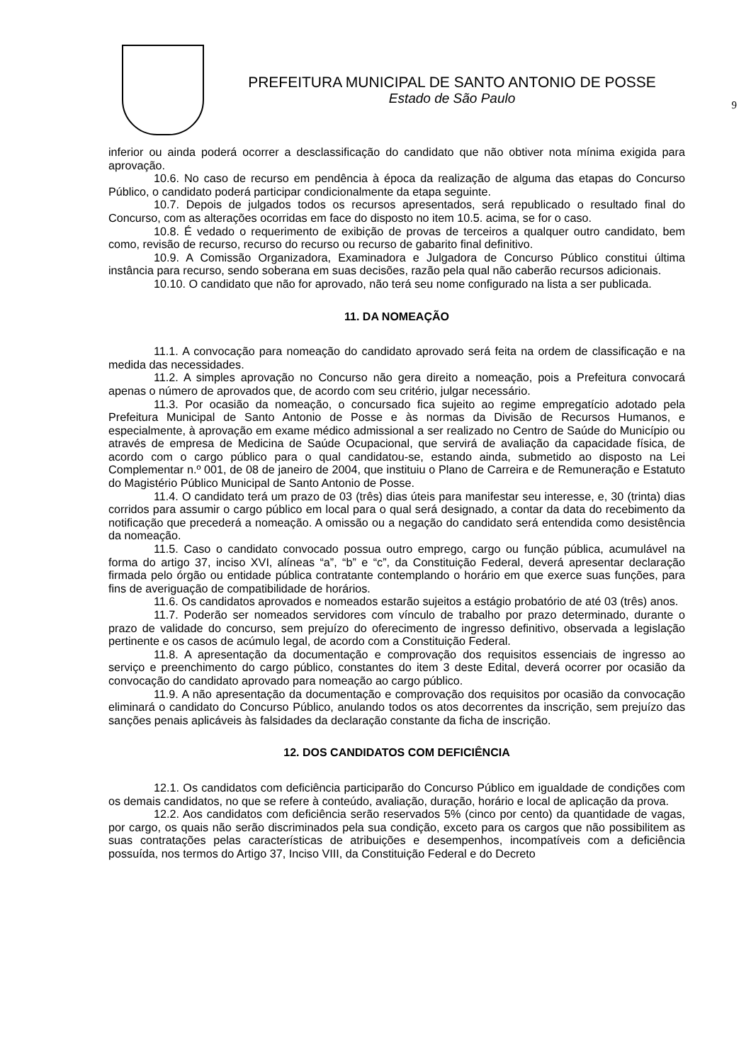PREFEITURA MUNICIPAL DE SANTO ANTONIO DE POSSE
Estado de São Paulo
9
inferior ou ainda poderá ocorrer a desclassificação do candidato que não obtiver nota mínima exigida para aprovação.
10.6. No caso de recurso em pendência à época da realização de alguma das etapas do Concurso Público, o candidato poderá participar condicionalmente da etapa seguinte.
10.7. Depois de julgados todos os recursos apresentados, será republicado o resultado final do Concurso, com as alterações ocorridas em face do disposto no item 10.5. acima, se for o caso.
10.8. É vedado o requerimento de exibição de provas de terceiros a qualquer outro candidato, bem como, revisão de recurso, recurso do recurso ou recurso de gabarito final definitivo.
10.9. A Comissão Organizadora, Examinadora e Julgadora de Concurso Público constitui última instância para recurso, sendo soberana em suas decisões, razão pela qual não caberão recursos adicionais.
10.10. O candidato que não for aprovado, não terá seu nome configurado na lista a ser publicada.
11. DA NOMEAÇÃO
11.1. A convocação para nomeação do candidato aprovado será feita na ordem de classificação e na medida das necessidades.
11.2. A simples aprovação no Concurso não gera direito a nomeação, pois a Prefeitura convocará apenas o número de aprovados que, de acordo com seu critério, julgar necessário.
11.3. Por ocasião da nomeação, o concursado fica sujeito ao regime empregatício adotado pela Prefeitura Municipal de Santo Antonio de Posse e às normas da Divisão de Recursos Humanos, e especialmente, à aprovação em exame médico admissional a ser realizado no Centro de Saúde do Município ou através de empresa de Medicina de Saúde Ocupacional, que servirá de avaliação da capacidade física, de acordo com o cargo público para o qual candidatou-se, estando ainda, submetido ao disposto na Lei Complementar n.º 001, de 08 de janeiro de 2004, que instituiu o Plano de Carreira e de Remuneração e Estatuto do Magistério Público Municipal de Santo Antonio de Posse.
11.4. O candidato terá um prazo de 03 (três) dias úteis para manifestar seu interesse, e, 30 (trinta) dias corridos para assumir o cargo público em local para o qual será designado, a contar da data do recebimento da notificação que precederá a nomeação. A omissão ou a negação do candidato será entendida como desistência da nomeação.
11.5. Caso o candidato convocado possua outro emprego, cargo ou função pública, acumulável na forma do artigo 37, inciso XVI, alíneas “a”, “b” e “c”, da Constituição Federal, deverá apresentar declaração firmada pelo órgão ou entidade pública contratante contemplando o horário em que exerce suas funções, para fins de averiguação de compatibilidade de horários.
11.6. Os candidatos aprovados e nomeados estarão sujeitos a estágio probatório de até 03 (três) anos.
11.7. Poderão ser nomeados servidores com vínculo de trabalho por prazo determinado, durante o prazo de validade do concurso, sem prejuízo do oferecimento de ingresso definitivo, observada a legislação pertinente e os casos de acúmulo legal, de acordo com a Constituição Federal.
11.8. A apresentação da documentação e comprovação dos requisitos essenciais de ingresso ao serviço e preenchimento do cargo público, constantes do item 3 deste Edital, deverá ocorrer por ocasião da convocação do candidato aprovado para nomeação ao cargo público.
11.9. A não apresentação da documentação e comprovação dos requisitos por ocasião da convocação eliminará o candidato do Concurso Público, anulando todos os atos decorrentes da inscrição, sem prejuízo das sanções penais aplicáveis às falsidades da declaração constante da ficha de inscrição.
12. DOS CANDIDATOS COM DEFICIÊNCIA
12.1. Os candidatos com deficiência participarão do Concurso Público em igualdade de condições com os demais candidatos, no que se refere à conteúdo, avaliação, duração, horário e local de aplicação da prova.
12.2. Aos candidatos com deficiência serão reservados 5% (cinco por cento) da quantidade de vagas, por cargo, os quais não serão discriminados pela sua condição, exceto para os cargos que não possibilitem as suas contratações pelas características de atribuições e desempenhos, incompatíveis com a deficiência possuída, nos termos do Artigo 37, Inciso VIII, da Constituição Federal e do Decreto